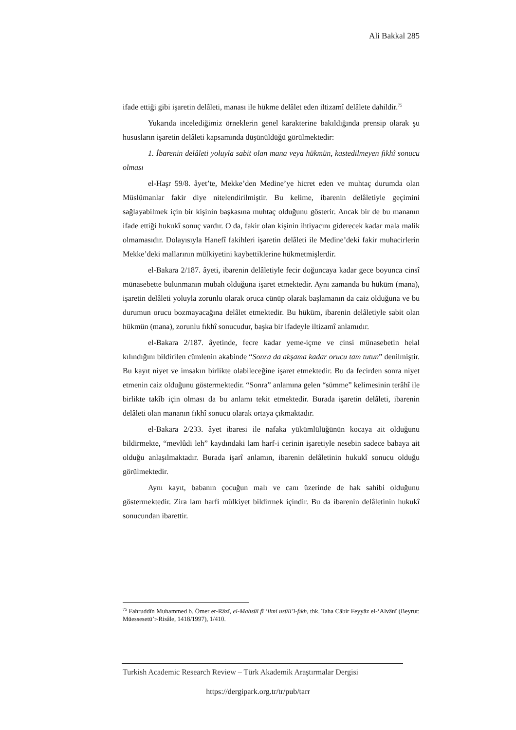Ali Bakkal 285
ifade ettiği gibi işaretin delâleti, manası ile hükme delâlet eden iltizamî delâlete dahildir.<sup>75</sup>
Yukarıda incelediğimiz örneklerin genel karakterine bakıldığında prensip olarak şu hususların işaretin delâleti kapsamında düşünüldüğü görülmektedir:
1. İbarenin delâleti yoluyla sabit olan mana veya hükmün, kastedilmeyen fıkhî sonucu olması
el-Haşr 59/8. âyet’te, Mekke’den Medine’ye hicret eden ve muhtaç durumda olan Müslümanlar fakir diye nitelendirilmiştir. Bu kelime, ibarenin delâletiyle geçimini sağlayabilmek için bir kişinin başkasına muhtaç olduğunu gösterir. Ancak bir de bu mananın ifade ettiği hukukî sonuç vardır. O da, fakir olan kişinin ihtiyacını giderecek kadar mala malik olmamasıdır. Dolayısıyla Hanefî fakihleri işaretin delâleti ile Medine’deki fakir muhacirlerin Mekke’deki mallarının mülkiyetini kaybettiklerine hükmetmişlerdir.
el-Bakara 2/187. âyeti, ibarenin delâletiyle fecir doğuncaya kadar gece boyunca cinsî münasebette bulunmanın mubah olduğuna işaret etmektedir. Aynı zamanda bu hüküm (mana), işaretin delâleti yoluyla zorunlu olarak oruca cünüp olarak başlamanın da caiz olduğuna ve bu durumun orucu bozmayacağına delâlet etmektedir. Bu hüküm, ibarenin delâletiyle sabit olan hükmün (mana), zorunlu fıkhî sonucudur, başka bir ifadeyle iltizamî anlamıdır.
el-Bakara 2/187. âyetinde, fecre kadar yeme-içme ve cinsi münasebetin helal kılındığını bildirilen cümlenin akabinde “Sonra da akşama kadar orucu tam tutun” denilmiştir. Bu kayıt niyet ve imsakın birlikte olabileceğine işaret etmektedir. Bu da fecirden sonra niyet etmenin caiz olduğunu göstermektedir. “Sonra” anlamına gelen “sümme” kelimesinin terâhî ile birlikte takîb için olması da bu anlamı tekit etmektedir. Burada işaretin delâleti, ibarenin delâleti olan mananın fıkhî sonucu olarak ortaya çıkmaktadır.
el-Bakara 2/233. âyet ibaresi ile nafaka yükümlülüğünün kocaya ait olduğunu bildirmekte, “mevlûdi leh” kaydındaki lam harf-i cerinin işaretiyle nesebin sadece babaya ait olduğu anlaşılmaktadır. Burada işarî anlamın, ibarenin delâletinin hukukî sonucu olduğu görülmektedir.
Aynı kayıt, babanın çocuğun malı ve canı üzerinde de hak sahibi olduğunu göstermektedir. Zira lam harfi mülkiyet bildirmek içindir. Bu da ibarenin delâletinin hukukî sonucundan ibarettir.
<sup>75</sup> Fahruddîn Muhammed b. Ömer er-Râzî, el-Mahsûl fî ‘ilmi usûli’l-fıkh, thk. Taha Câbir Feyyâz el-‘Alvânî (Beyrut: Müessesetü’r-Risâle, 1418/1997), 1/410.
Turkish Academic Research Review – Türk Akademik Araştırmalar Dergisi
https://dergipark.org.tr/tr/pub/tarr